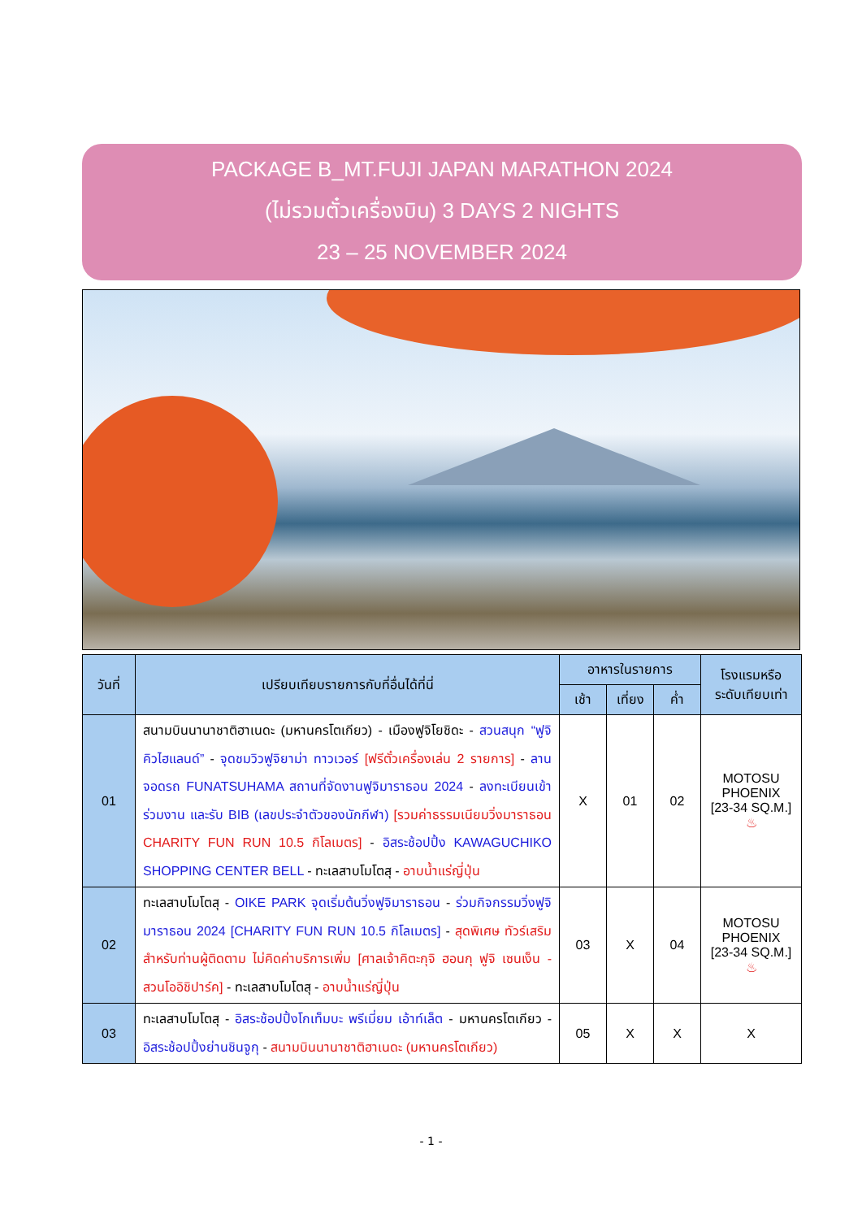PACKAGE B_MT.FUJI JAPAN MARATHON 2024
(ไม่รวมตั๋วเครื่องบิน) 3 DAYS 2 NIGHTS
23 – 25 NOVEMBER 2024
| วันที่ | เปรียบเทียบรายการกับที่อื่นได้ที่นี่ | อาหารในรายการ | | | โรงแรมหรือ ระดับเทียบเท่า |
| --- | --- | --- | --- | --- | --- |
| | | เช้า | เที่ยง | ค่ำ | |
| 01 | สนามบินนานาชาติฮาเนดะ (มหานครโตเกียว) - เมืองฟูจิโยชิดะ - สวนสนุก “ฟูจิคิวไฮแลนด์” - จุดชมวิวฟูจิยาม่า ทาวเวอร์ [ฟรีตั๋วเครื่องเล่น 2 รายการ] - ลานจอดรถ FUNATSUHAMA สถานที่จัดงานฟูจิมาราธอน 2024 - ลงทะเบียนเข้าร่วมงาน และรับ BIB (เลขประจำตัวของนักกีฬา) [รวมค่าธรรมเนียมวิ่งมาราธอน CHARITY FUN RUN 10.5 กิโลเมตร] - อิสระช้อปปิ้ง KAWAGUCHIKO SHOPPING CENTER BELL - ทะเลสาบโมโตสุ - อาบน้ำแร่ญี่ปุ่น | X | 01 | 02 | MOTOSU PHOENIX [23-34 SQ.M.] ♨ |
| 02 | ทะเลสาบโมโตสุ - OIKE PARK จุดเริ่มต้นวิ่งฟูจิมาราธอน - ร่วมกิจกรรมวิ่งฟูจิมาราธอน 2024 [CHARITY FUN RUN 10.5 กิโลเมตร] - สุดพิเศษ ทัวร์เสริมสำหรับท่านผู้ติดตาม ไม่คิดค่าบริการเพิ่ม [ศาลเจ้าคิตะกุจิ ฮอนกุ ฟูจิ เซนเง็น - สวนโออิชิปาร์ค] - ทะเลสาบโมโตสุ - อาบน้ำแร่ญี่ปุ่น | 03 | X | 04 | MOTOSU PHOENIX [23-34 SQ.M.] ♨ |
| 03 | ทะเลสาบโมโตสุ - อิสระช้อปปิ้งโกเท็มบะ พรีเมี่ยม เอ้าท์เล็ต - มหานครโตเกียว - อิสระช้อปปิ้งย่านชินจูกุ - สนามบินนานาชาติฮาเนดะ (มหานครโตเกียว) | 05 | X | X | X |
- 1 -